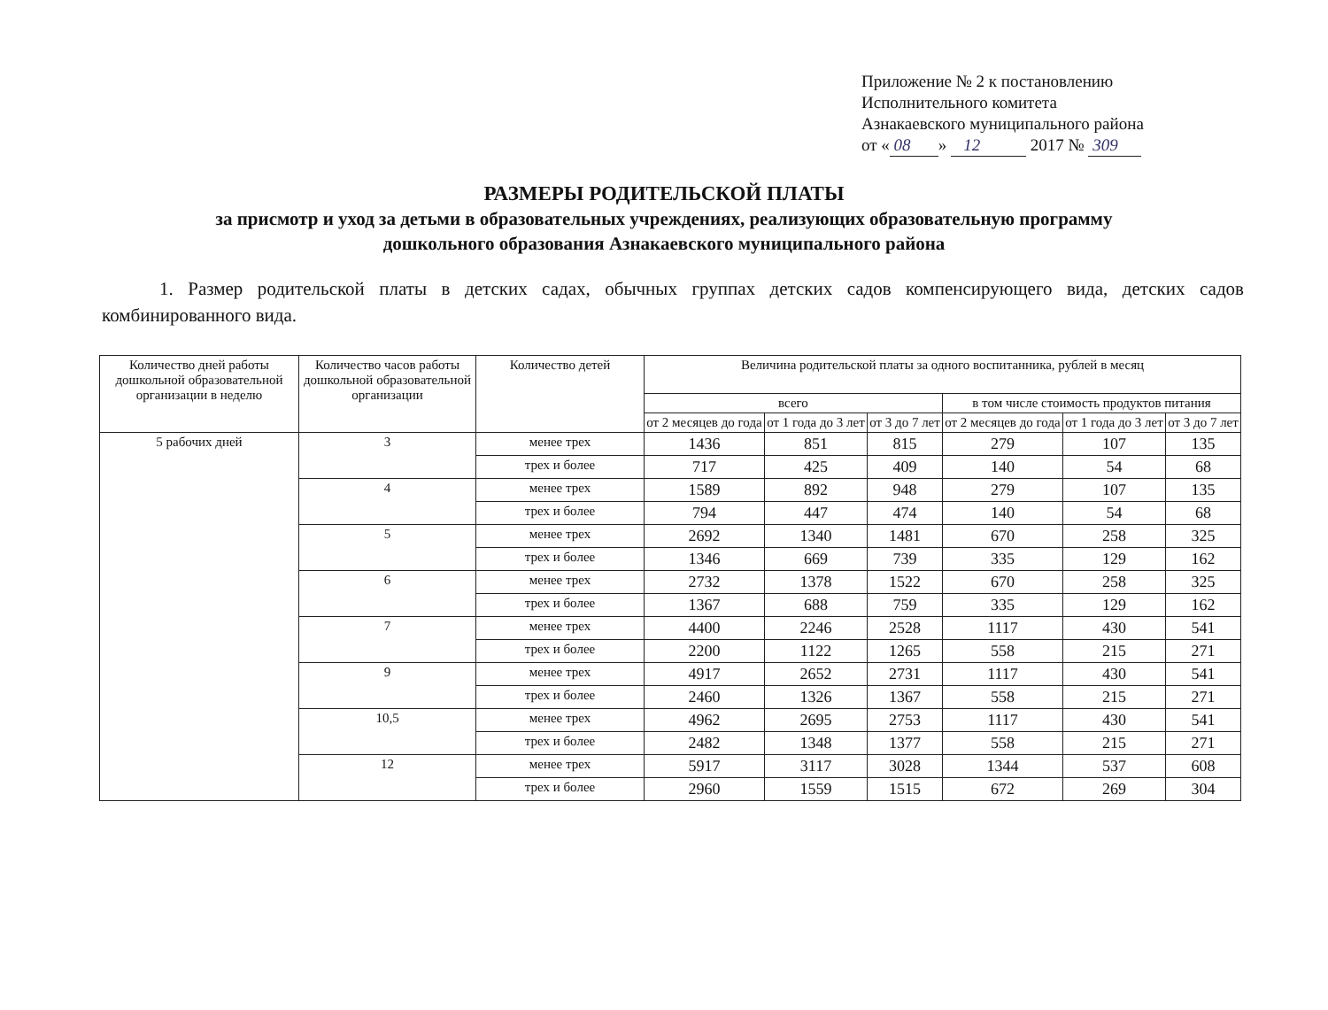Приложение № 2 к постановлению
Исполнительного комитета
Азнакаевского муниципального района
от « 08 » 12 2017 № 309
РАЗМЕРЫ РОДИТЕЛЬСКОЙ ПЛАТЫ
за присмотр и уход за детьми в образовательных учреждениях, реализующих образовательную программу
дошкольного образования Азнакаевского муниципального района
1. Размер родительской платы в детских садах, обычных группах детских садов компенсирующего вида, детских садов комбинированного вида.
| Количество дней работы дошкольной образовательной организации в неделю | Количество часов работы дошкольной образовательной организации | Количество детей | Величина родительской платы за одного воспитанника, рублей в месяц | | | | | |
| --- | --- | --- | --- | --- | --- | --- | --- | --- |
| | | | всего | | | в том числе стоимость продуктов питания | | |
| | | | от 2 месяцев до года | от 1 года до 3 лет | от 3 до 7 лет | от 2 месяцев до года | от 1 года до 3 лет | от 3 до 7 лет |
| 5 рабочих дней | 3 | менее трех | 1436 | 851 | 815 | 279 | 107 | 135 |
| | | трех и более | 717 | 425 | 409 | 140 | 54 | 68 |
| | 4 | менее трех | 1589 | 892 | 948 | 279 | 107 | 135 |
| | | трех и более | 794 | 447 | 474 | 140 | 54 | 68 |
| | 5 | менее трех | 2692 | 1340 | 1481 | 670 | 258 | 325 |
| | | трех и более | 1346 | 669 | 739 | 335 | 129 | 162 |
| | 6 | менее трех | 2732 | 1378 | 1522 | 670 | 258 | 325 |
| | | трех и более | 1367 | 688 | 759 | 335 | 129 | 162 |
| | 7 | менее трех | 4400 | 2246 | 2528 | 1117 | 430 | 541 |
| | | трех и более | 2200 | 1122 | 1265 | 558 | 215 | 271 |
| | 9 | менее трех | 4917 | 2652 | 2731 | 1117 | 430 | 541 |
| | | трех и более | 2460 | 1326 | 1367 | 558 | 215 | 271 |
| | 10,5 | менее трех | 4962 | 2695 | 2753 | 1117 | 430 | 541 |
| | | трех и более | 2482 | 1348 | 1377 | 558 | 215 | 271 |
| | 12 | менее трех | 5917 | 3117 | 3028 | 1344 | 537 | 608 |
| | | трех и более | 2960 | 1559 | 1515 | 672 | 269 | 304 |